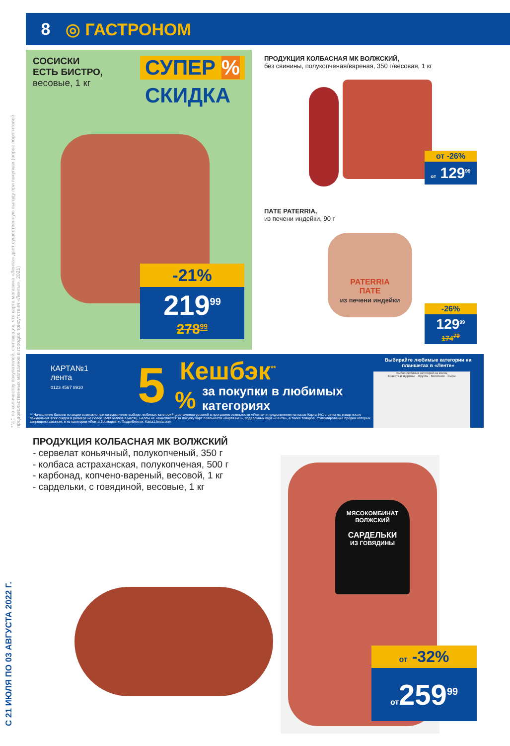8 ◎ ГАСТРОНОМ
*№1 по количеству покупателей, считающих, что карта магазина «Лента» дает существенную выгоду при покупках (опрос посетителей продовольственных магазинов в городах присутствия «Ленты», 2021)
С 21 ИЮЛЯ ПО 03 АВГУСТА 2022 Г.
СОСИСКИ
ЕСТЬ БИСТРО,
весовые, 1 кг
СУПЕР %
СКИДКА
-21%
219<sup>99</sup>
278<sup>99</sup>
ПРОДУКЦИЯ КОЛБАСНАЯ МК ВОЛЖСКИЙ,
без свинины, полукопченая/вареная, 350 г/весовая, 1 кг
от -26%
от 129<sup>99</sup>
ПАТЕ PATERRIA,
из печени индейки, 90 г
PATERRIA
ПАТЕ
из печени индейки
-26%
129<sup>99</sup>
174<sup>79</sup>
КАРТА№1
лента
0123 4567 8910
5 %
Кешбэк<sup>**</sup>
за покупки в любимых
категориях
Выбирайте любимые категории на планшетах в «Ленте»
Выбор любимых категорий на месяц
Красота и здоровье · Фрукты · Молочное · Сыры
** Начисление баллов по акции возможно при ежемесячном выборе любимых категорий, достижении уровней в программе лояльности «Лента» и предъявлении на кассе Карты №1 с цены на товар после применения всех скидок в размере не более 1500 баллов в месяц. Баллы не начисляются за покупку карт лояльности «Карта №1», подарочных карт «Лента», а также товаров, стимулирование продаж которых запрещено законом, и из категории «Лента Зоомаркет». Подробности: Karta1.lenta.com
ПРОДУКЦИЯ КОЛБАСНАЯ МК ВОЛЖСКИЙ
- сервелат коньячный, полукопченый, 350 г
- колбаса астраханская, полукопченая, 500 г
- карбонад, копчено-вареный, весовой, 1 кг
- сардельки, с говядиной, весовые, 1 кг
МЯСОКОМБИНАТ
ВОЛЖСКИЙ
САРДЕЛЬКИ
ИЗ ГОВЯДИНЫ
от -32%
от259<sup>99</sup>